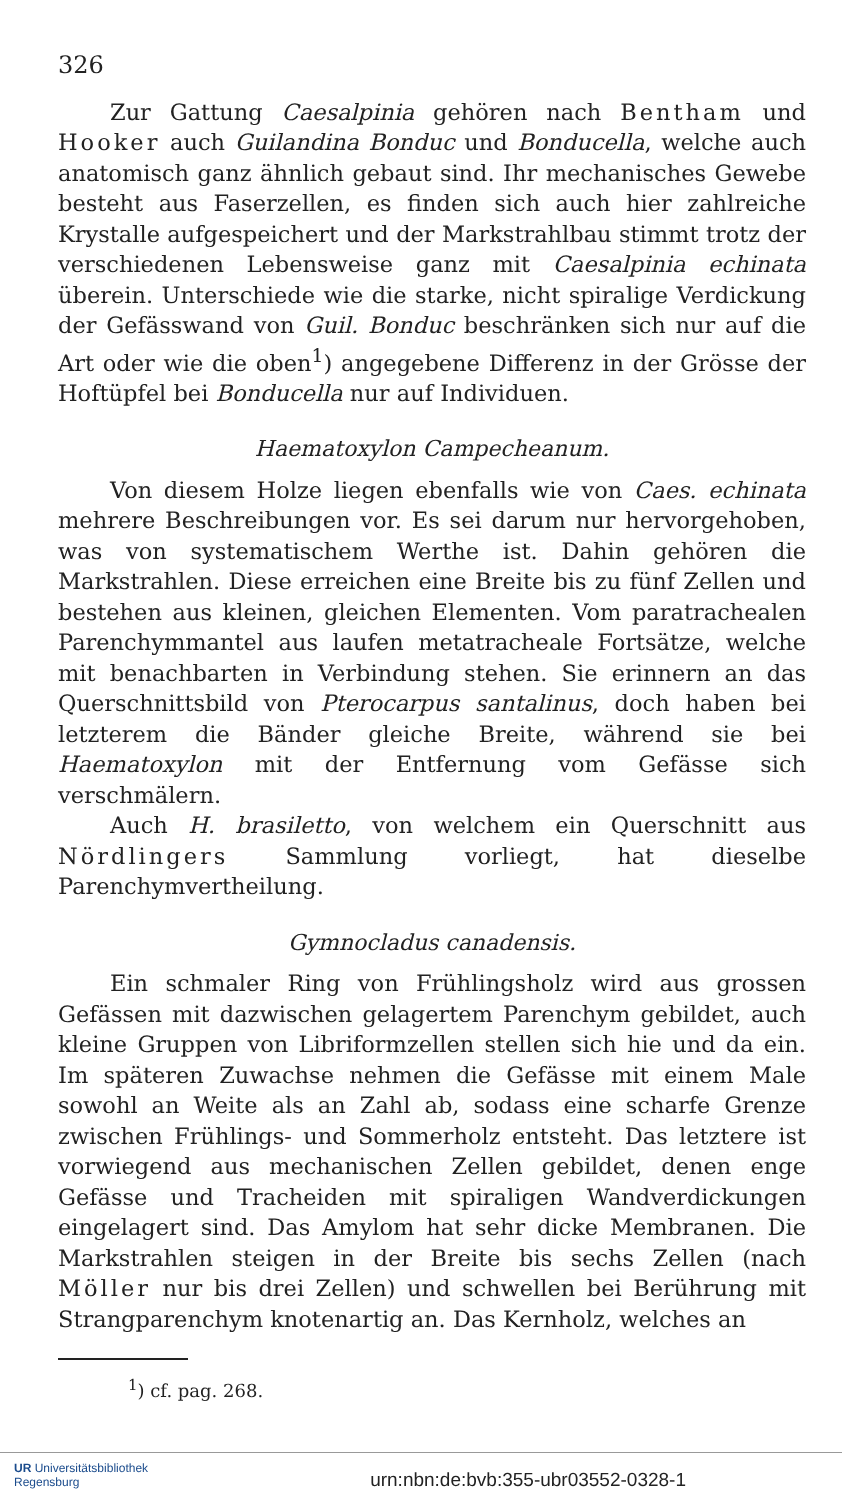326
Zur Gattung Caesalpinia gehören nach Bentham und Hooker auch Guilandina Bonduc und Bonducella, welche auch anatomisch ganz ähnlich gebaut sind. Ihr mechanisches Gewebe besteht aus Faserzellen, es finden sich auch hier zahlreiche Krystalle aufgespeichert und der Markstrahlbau stimmt trotz der verschiedenen Lebensweise ganz mit Caesalpinia echinata überein. Unterschiede wie die starke, nicht spiralige Verdickung der Gefässwand von Guil. Bonduc beschränken sich nur auf die Art oder wie die oben<sup>1</sup>) angegebene Differenz in der Grösse der Hoftüpfel bei Bonducella nur auf Individuen.
Haematoxylon Campecheanum.
Von diesem Holze liegen ebenfalls wie von Caes. echinata mehrere Beschreibungen vor. Es sei darum nur hervorgehoben, was von systematischem Werthe ist. Dahin gehören die Markstrahlen. Diese erreichen eine Breite bis zu fünf Zellen und bestehen aus kleinen, gleichen Elementen. Vom paratrachealen Parenchymmantel aus laufen metatracheale Fortsätze, welche mit benachbarten in Verbindung stehen. Sie erinnern an das Querschnittsbild von Pterocarpus santalinus, doch haben bei letzterem die Bänder gleiche Breite, während sie bei Haematoxylon mit der Entfernung vom Gefässe sich verschmälern.
Auch H. brasiletto, von welchem ein Querschnitt aus Nördlingers Sammlung vorliegt, hat dieselbe Parenchymvertheilung.
Gymnocladus canadensis.
Ein schmaler Ring von Frühlingsholz wird aus grossen Gefässen mit dazwischen gelagertem Parenchym gebildet, auch kleine Gruppen von Libriformzellen stellen sich hie und da ein. Im späteren Zuwachse nehmen die Gefässe mit einem Male sowohl an Weite als an Zahl ab, sodass eine scharfe Grenze zwischen Frühlings- und Sommerholz entsteht. Das letztere ist vorwiegend aus mechanischen Zellen gebildet, denen enge Gefässe und Tracheiden mit spiraligen Wandverdickungen eingelagert sind. Das Amylom hat sehr dicke Membranen. Die Markstrahlen steigen in der Breite bis sechs Zellen (nach Möller nur bis drei Zellen) und schwellen bei Berührung mit Strangparenchym knotenartig an. Das Kernholz, welches an
<sup>1</sup>) cf. pag. 268.
UR Universitätsbibliothek
Regensburg
urn:nbn:de:bvb:355-ubr03552-0328-1